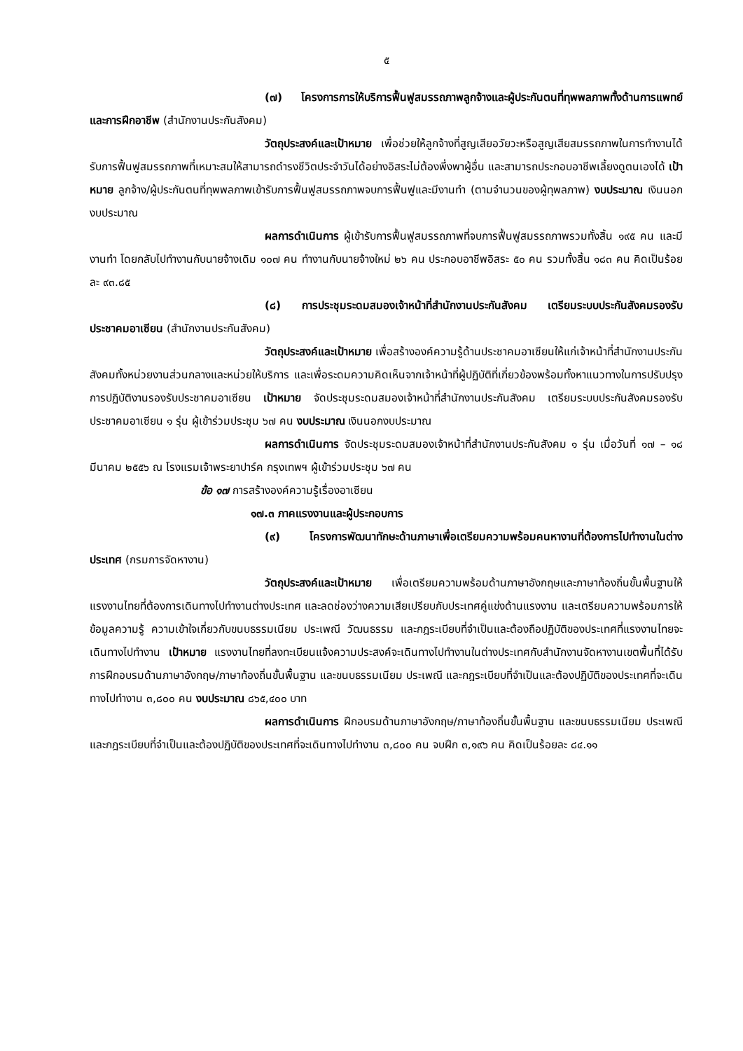๕
(๗) โครงการการให้บริการฟื้นฟูสมรรถภาพลูกจ้างและผู้ประกันตนที่ทุพพลภาพทั้งด้านการแพทย์และการฝึกอาชีพ (สำนักงานประกันสังคม)
วัตถุประสงค์และเป้าหมาย เพื่อช่วยให้ลูกจ้างที่สูญเสียอวัยวะหรือสูญเสียสมรรถภาพในการทำงานได้รับการฟื้นฟูสมรรถภาพที่เหมาะสมให้สามารถดำรงชีวิตประจำวันได้อย่างอิสระไม่ต้องพึ่งพาผู้อื่น และสามารถประกอบอาชีพเลี้ยงดูตนเองได้ เป้าหมาย ลูกจ้าง/ผู้ประกันตนที่ทุพพลภาพเข้ารับการฟื้นฟูสมรรถภาพจบการฟื้นฟูและมีงานทำ (ตามจำนวนของผู้ทุพลภาพ) งบประมาณ เงินนอกงบประมาณ
ผลการดำเนินการ ผู้เข้ารับการฟื้นฟูสมรรถภาพที่จบการฟื้นฟูสมรรถภาพรวมทั้งสิ้น ๑๙๕ คน และมีงานทำ โดยกลับไปทำงานกับนายจ้างเดิม ๑๐๗ คน ทำงานกับนายจ้างใหม่ ๒๖ คน ประกอบอาชีพอิสระ ๕๐ คน รวมทั้งสิ้น ๑๘๓ คน คิดเป็นร้อยละ ๙๓.๘๕
(๘) การประชุมระดมสมองเจ้าหน้าที่สำนักงานประกันสังคม เตรียมระบบประกันสังคมรองรับประชาคมอาเซียน (สำนักงานประกันสังคม)
วัตถุประสงค์และเป้าหมาย เพื่อสร้างองค์ความรู้ด้านประชาคมอาเซียนให้แก่เจ้าหน้าที่สำนักงานประกันสังคมทั้งหน่วยงานส่วนกลางและหน่วยให้บริการ และเพื่อระดมความคิดเห็นจากเจ้าหน้าที่ผู้ปฏิบัติที่เกี่ยวข้องพร้อมทั้งหาแนวทางในการปรับปรุงการปฏิบัติงานรองรับประชาคมอาเซียน เป้าหมาย จัดประชุมระดมสมองเจ้าหน้าที่สำนักงานประกันสังคม เตรียมระบบประกันสังคมรองรับประชาคมอาเซียน ๑ รุ่น ผู้เข้าร่วมประชุม ๖๗ คน งบประมาณ เงินนอกงบประมาณ
ผลการดำเนินการ จัดประชุมระดมสมองเจ้าหน้าที่สำนักงานประกันสังคม ๑ รุ่น เมื่อวันที่ ๑๗ – ๑๘ มีนาคม ๒๕๕๖ ณ โรงแรมเจ้าพระยาปาร์ค กรุงเทพฯ ผู้เข้าร่วมประชุม ๖๗ คน
ข้อ ๑๗ การสร้างองค์ความรู้เรื่องอาเซียน
๑๗.๓ ภาคแรงงานและผู้ประกอบการ
(๙) โครงการพัฒนาทักษะด้านภาษาเพื่อเตรียมความพร้อมคนหางานที่ต้องการไปทำงานในต่างประเทศ (กรมการจัดหางาน)
วัตถุประสงค์และเป้าหมาย เพื่อเตรียมความพร้อมด้านภาษาอังกฤษและภาษาท้องถิ่นขั้นพื้นฐานให้แรงงานไทยที่ต้องการเดินทางไปทำงานต่างประเทศ และลดช่องว่างความเสียเปรียบกับประเทศคู่แข่งด้านแรงงาน และเตรียมความพร้อมการให้ข้อมูลความรู้ ความเข้าใจเกี่ยวกับขนบธรรมเนียม ประเพณี วัฒนธรรม และกฎระเบียบที่จำเป็นและต้องถือปฏิบัติของประเทศที่แรงงานไทยจะเดินทางไปทำงาน เป้าหมาย แรงงานไทยที่ลงทะเบียนแจ้งความประสงค์จะเดินทางไปทำงานในต่างประเทศกับสำนักงานจัดหางานเขตพื้นที่ได้รับการฝึกอบรมด้านภาษาอังกฤษ/ภาษาท้องถิ่นขั้นพื้นฐาน และขนบธรรมเนียม ประเพณี และกฎระเบียบที่จำเป็นและต้องปฏิบัติของประเทศที่จะเดินทางไปทำงาน ๓,๘๐๐ คน งบประมาณ ๘๖๕,๔๐๐ บาท
ผลการดำเนินการ ฝึกอบรมด้านภาษาอังกฤษ/ภาษาท้องถิ่นขั้นพื้นฐาน และขนบธรรมเนียม ประเพณี และกฎระเบียบที่จำเป็นและต้องปฏิบัติของประเทศที่จะเดินทางไปทำงาน ๓,๘๐๐ คน จบฝึก ๓,๑๙๖ คน คิดเป็นร้อยละ ๘๔.๑๑